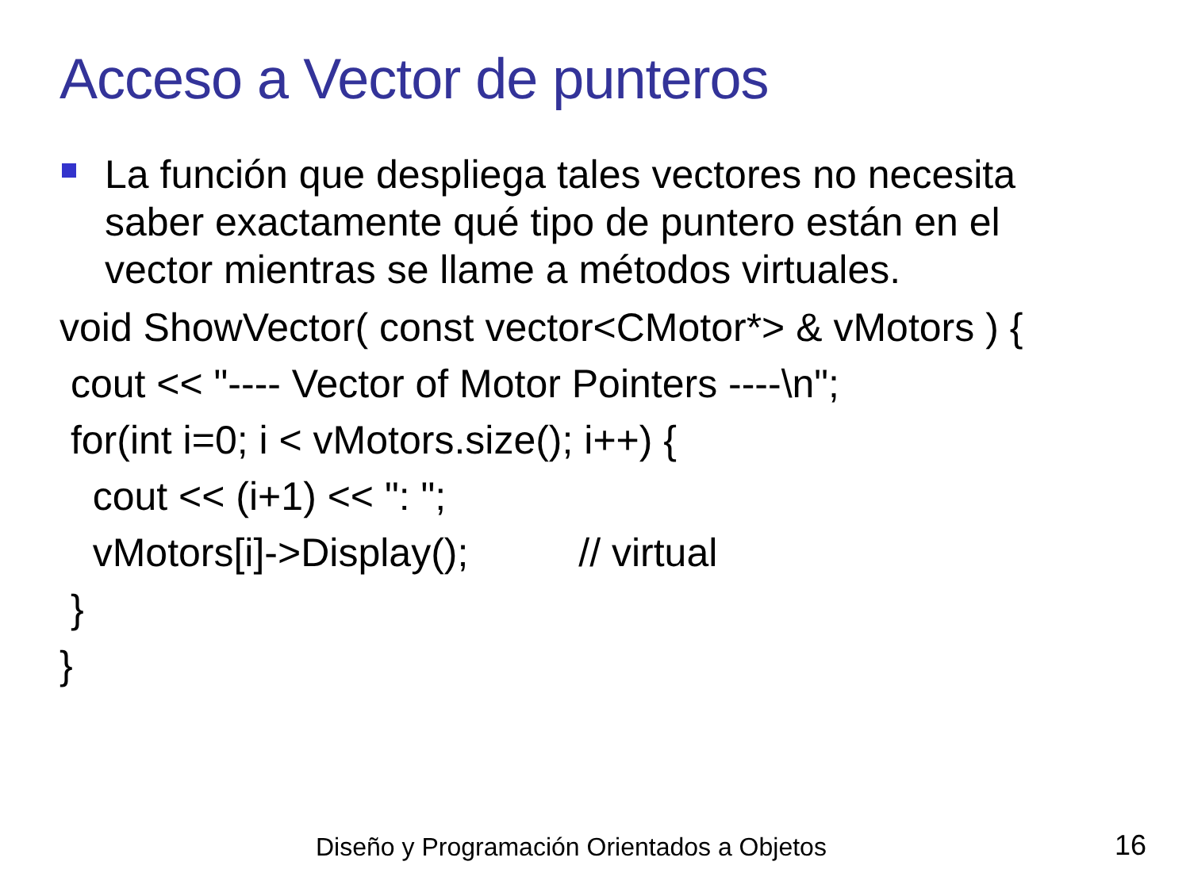Acceso a Vector de punteros
La función que despliega tales vectores no necesita saber exactamente qué tipo de puntero están en el vector mientras se llame a métodos virtuales.
void ShowVector( const vector<CMotor*> & vMotors ) {
cout << "---- Vector of Motor Pointers ----\n";
for(int i=0; i < vMotors.size(); i++) {
cout << (i+1) << ": ";
vMotors[i]->Display(); // virtual
}
}
Diseño y Programación Orientados a Objetos
16